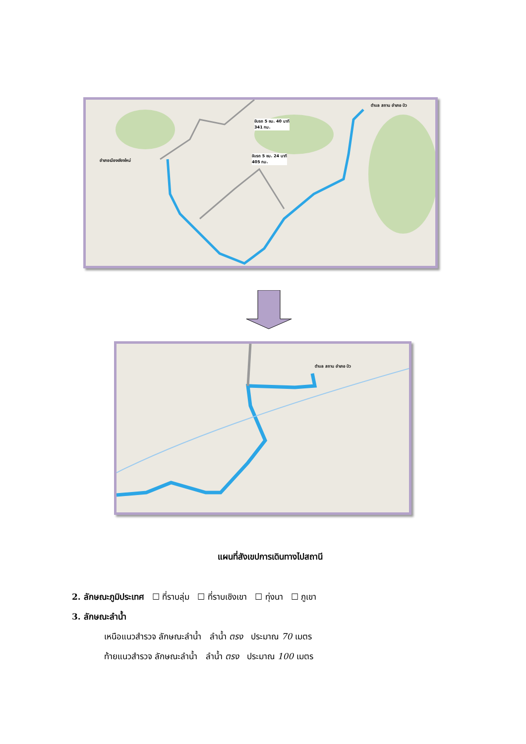อำเภอเมืองเชียงใหม่
ตำบล สถาน อำเภอ ปัว
ขับรถ 5 ชม. 40 นาที
341 กม.
ขับรถ 5 ชม. 24 นาที
405 กม.
ตำบล สถาน อำเภอ ปัว
แผนที่สังเขปการเดินทางไปสถานี
2. ลักษณะภูมิประเทศ ☐ ที่ราบลุ่ม ☐ ที่ราบเชิงเขา ☐ ทุ่งนา ☐ ภูเขา
3. ลักษณะลำน้ำ
เหนือแนวสำรวจ ลักษณะลำน้ำ ลำน้ำ ตรง ประมาณ 70 เมตร
ท้ายแนวสำรวจ ลักษณะลำน้ำ ลำน้ำ ตรง ประมาณ 100 เมตร